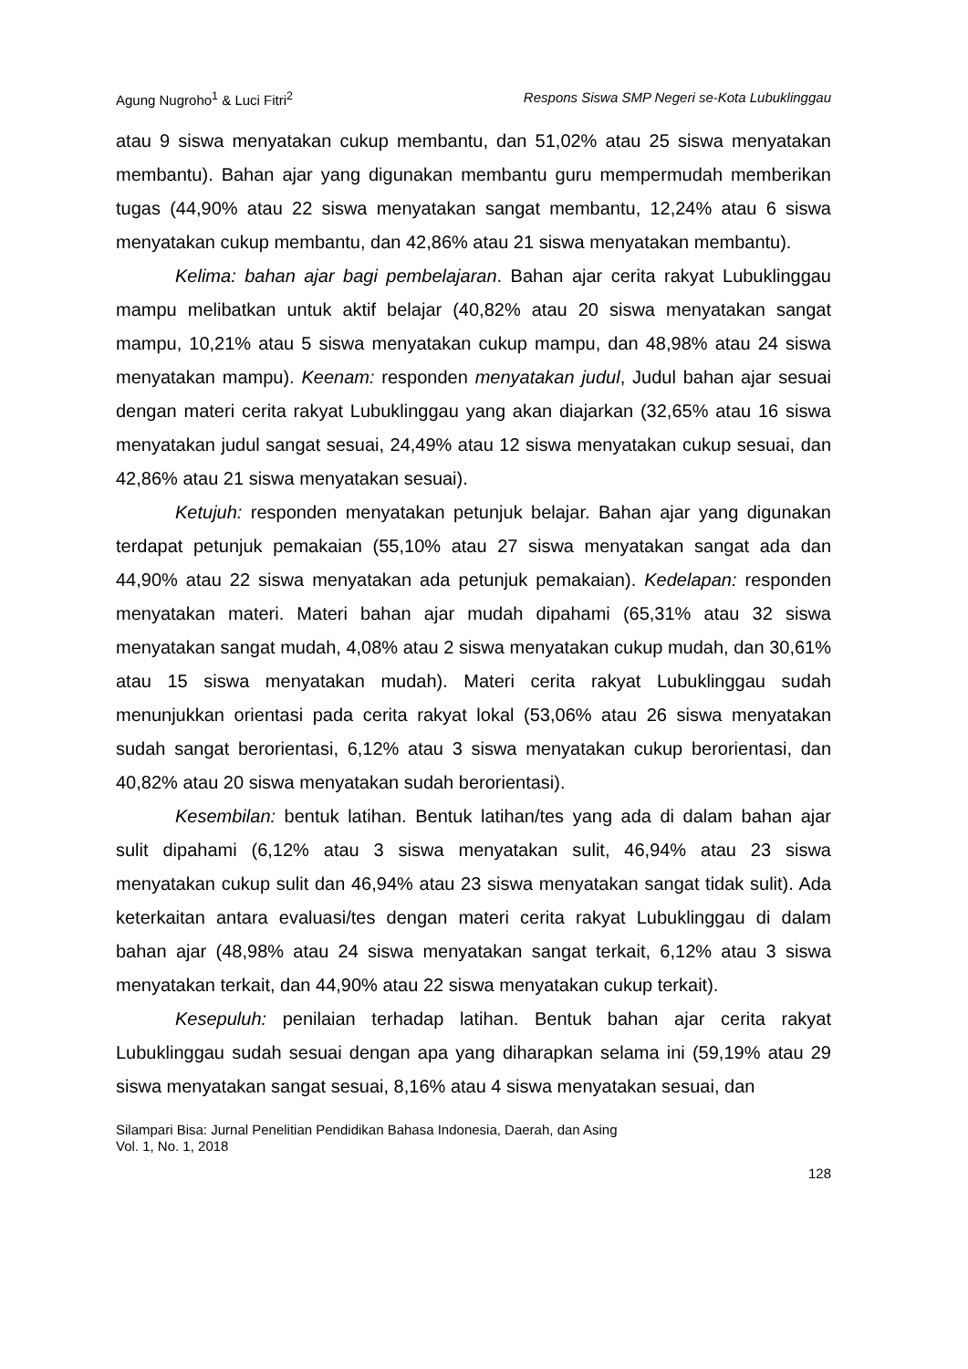Agung Nugroho<sup>1</sup> & Luci Fitri<sup>2</sup> Respons Siswa SMP Negeri se-Kota Lubuklinggau
atau 9 siswa menyatakan cukup membantu, dan 51,02% atau 25 siswa menyatakan membantu). Bahan ajar yang digunakan membantu guru mempermudah memberikan tugas (44,90% atau 22 siswa menyatakan sangat membantu, 12,24% atau 6 siswa menyatakan cukup membantu, dan 42,86% atau 21 siswa menyatakan membantu).
Kelima: bahan ajar bagi pembelajaran. Bahan ajar cerita rakyat Lubuklinggau mampu melibatkan untuk aktif belajar (40,82% atau 20 siswa menyatakan sangat mampu, 10,21% atau 5 siswa menyatakan cukup mampu, dan 48,98% atau 24 siswa menyatakan mampu). Keenam: responden menyatakan judul, Judul bahan ajar sesuai dengan materi cerita rakyat Lubuklinggau yang akan diajarkan (32,65% atau 16 siswa menyatakan judul sangat sesuai, 24,49% atau 12 siswa menyatakan cukup sesuai, dan 42,86% atau 21 siswa menyatakan sesuai).
Ketujuh: responden menyatakan petunjuk belajar. Bahan ajar yang digunakan terdapat petunjuk pemakaian (55,10% atau 27 siswa menyatakan sangat ada dan 44,90% atau 22 siswa menyatakan ada petunjuk pemakaian). Kedelapan: responden menyatakan materi. Materi bahan ajar mudah dipahami (65,31% atau 32 siswa menyatakan sangat mudah, 4,08% atau 2 siswa menyatakan cukup mudah, dan 30,61% atau 15 siswa menyatakan mudah). Materi cerita rakyat Lubuklinggau sudah menunjukkan orientasi pada cerita rakyat lokal (53,06% atau 26 siswa menyatakan sudah sangat berorientasi, 6,12% atau 3 siswa menyatakan cukup berorientasi, dan 40,82% atau 20 siswa menyatakan sudah berorientasi).
Kesembilan: bentuk latihan. Bentuk latihan/tes yang ada di dalam bahan ajar sulit dipahami (6,12% atau 3 siswa menyatakan sulit, 46,94% atau 23 siswa menyatakan cukup sulit dan 46,94% atau 23 siswa menyatakan sangat tidak sulit). Ada keterkaitan antara evaluasi/tes dengan materi cerita rakyat Lubuklinggau di dalam bahan ajar (48,98% atau 24 siswa menyatakan sangat terkait, 6,12% atau 3 siswa menyatakan terkait, dan 44,90% atau 22 siswa menyatakan cukup terkait).
Kesepuluh: penilaian terhadap latihan. Bentuk bahan ajar cerita rakyat Lubuklinggau sudah sesuai dengan apa yang diharapkan selama ini (59,19% atau 29 siswa menyatakan sangat sesuai, 8,16% atau 4 siswa menyatakan sesuai, dan
Silampari Bisa: Jurnal Penelitian Pendidikan Bahasa Indonesia, Daerah, dan Asing
Vol. 1, No. 1, 2018
128